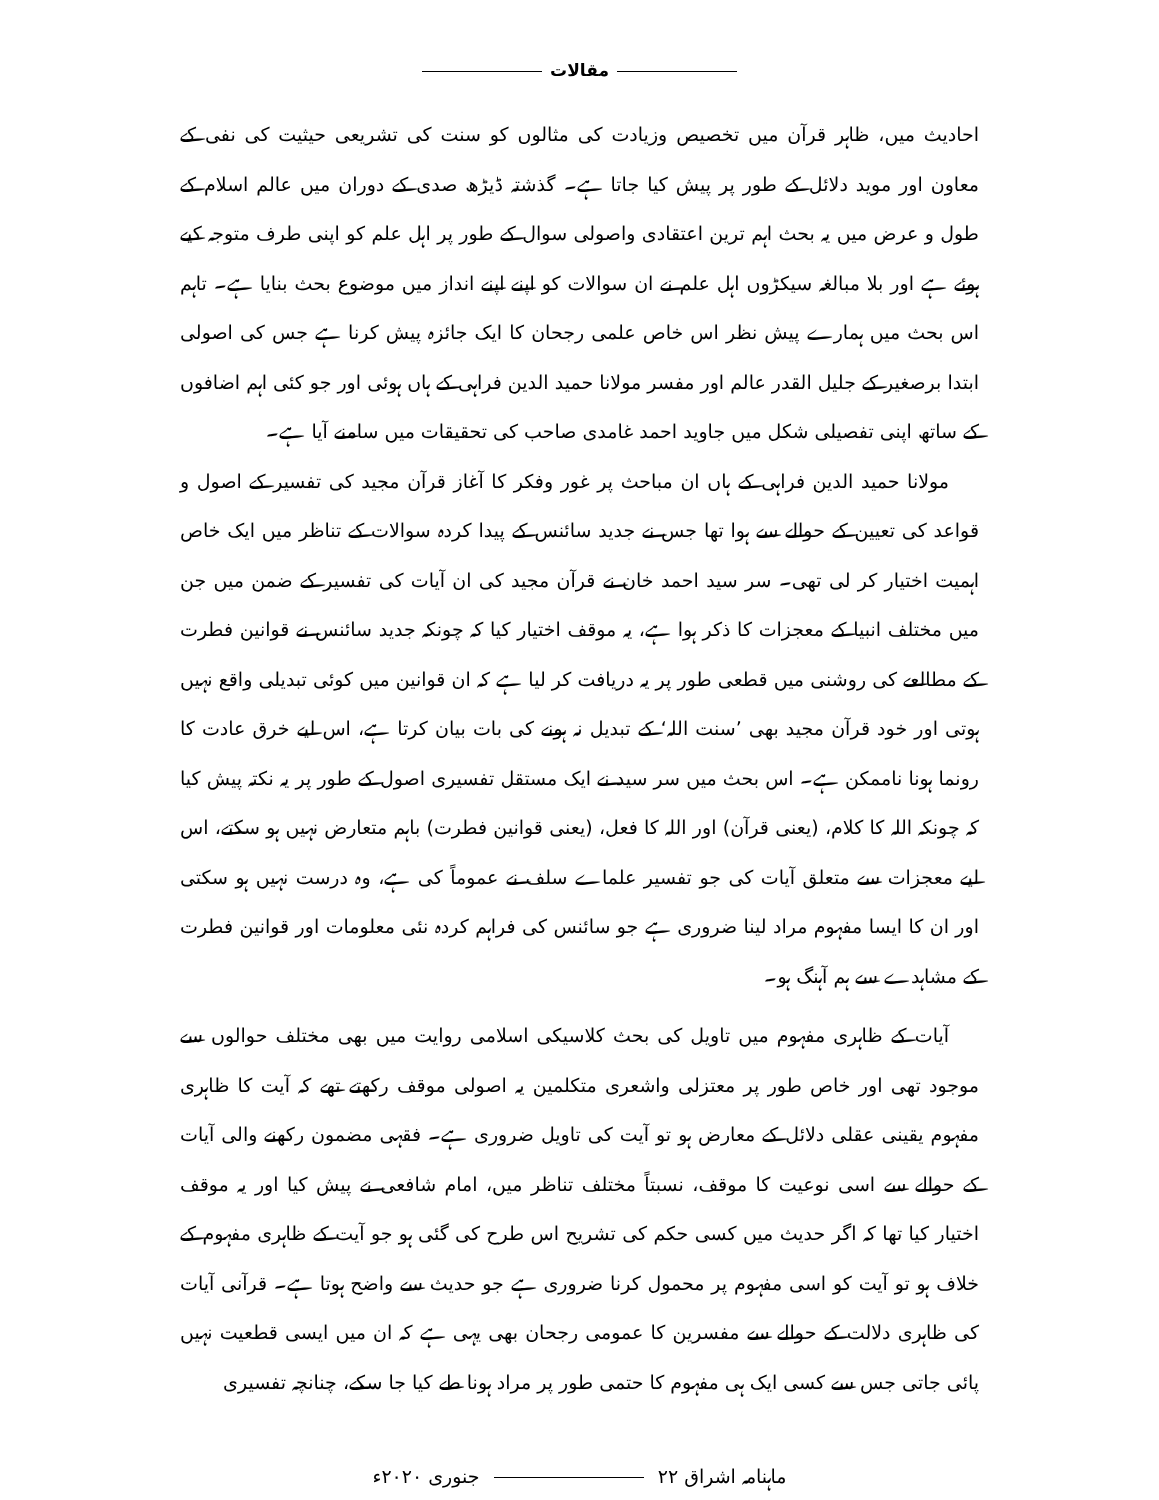مقالات
احادیث میں، ظاہر قرآن میں تخصیص وزیادت کی مثالوں کو سنت کی تشریعی حیثیت کی نفی کے معاون اور موید دلائل کے طور پر پیش کیا جاتا ہے۔ گذشتہ ڈیڑھ صدی کے دوران میں عالم اسلام کے طول و عرض میں یہ بحث اہم ترین اعتقادی واصولی سوال کے طور پر اہل علم کو اپنی طرف متوجہ کیے ہوئے ہے اور بلا مبالغہ سیکڑوں اہل علم نے ان سوالات کو اپنے اپنے انداز میں موضوع بحث بنایا ہے۔ تاہم اس بحث میں ہمارے پیش نظر اس خاص علمی رجحان کا ایک جائزہ پیش کرنا ہے جس کی اصولی ابتدا برصغیر کے جلیل القدر عالم اور مفسر مولانا حمید الدین فراہی کے ہاں ہوئی اور جو کئی اہم اضافوں کے ساتھ اپنی تفصیلی شکل میں جاوید احمد غامدی صاحب کی تحقیقات میں سامنے آیا ہے۔
مولانا حمید الدین فراہی کے ہاں ان مباحث پر غور وفکر کا آغاز قرآن مجید کی تفسیر کے اصول و قواعد کی تعیین کے حوالے سے ہوا تھا جس نے جدید سائنس کے پیدا کردہ سوالات کے تناظر میں ایک خاص اہمیت اختیار کر لی تھی۔ سر سید احمد خان نے قرآن مجید کی ان آیات کی تفسیر کے ضمن میں جن میں مختلف انبیا کے معجزات کا ذکر ہوا ہے، یہ موقف اختیار کیا کہ چونکہ جدید سائنس نے قوانین فطرت کے مطالعے کی روشنی میں قطعی طور پر یہ دریافت کر لیا ہے کہ ان قوانین میں کوئی تبدیلی واقع نہیں ہوتی اور خود قرآن مجید بھی ’سنت اللہ‘ کے تبدیل نہ ہونے کی بات بیان کرتا ہے، اس لیے خرق عادت کا رونما ہونا ناممکن ہے۔ اس بحث میں سر سید نے ایک مستقل تفسیری اصول کے طور پر یہ نکتہ پیش کیا کہ چونکہ اللہ کا کلام، (یعنی قرآن) اور اللہ کا فعل، (یعنی قوانین فطرت) باہم متعارض نہیں ہو سکتے، اس لیے معجزات سے متعلق آیات کی جو تفسیر علماے سلف نے عموماً کی ہے، وہ درست نہیں ہو سکتی اور ان کا ایسا مفہوم مراد لینا ضروری ہے جو سائنس کی فراہم کردہ نئی معلومات اور قوانین فطرت کے مشاہدے سے ہم آہنگ ہو۔
آیات کے ظاہری مفہوم میں تاویل کی بحث کلاسیکی اسلامی روایت میں بھی مختلف حوالوں سے موجود تھی اور خاص طور پر معتزلی واشعری متکلمین یہ اصولی موقف رکھتے تھے کہ آیت کا ظاہری مفہوم یقینی عقلی دلائل کے معارض ہو تو آیت کی تاویل ضروری ہے۔ فقہی مضمون رکھنے والی آیات کے حوالے سے اسی نوعیت کا موقف، نسبتاً مختلف تناظر میں، امام شافعی نے پیش کیا اور یہ موقف اختیار کیا تھا کہ اگر حدیث میں کسی حکم کی تشریح اس طرح کی گئی ہو جو آیت کے ظاہری مفہوم کے خلاف ہو تو آیت کو اسی مفہوم پر محمول کرنا ضروری ہے جو حدیث سے واضح ہوتا ہے۔ قرآنی آیات کی ظاہری دلالت کے حوالے سے مفسرین کا عمومی رجحان بھی یہی ہے کہ ان میں ایسی قطعیت نہیں پائی جاتی جس سے کسی ایک ہی مفہوم کا حتمی طور پر مراد ہونا طے کیا جا سکے، چنانچہ تفسیری
ماہنامہ اشراق ۲۲ جنوری ۲۰۲۰ء